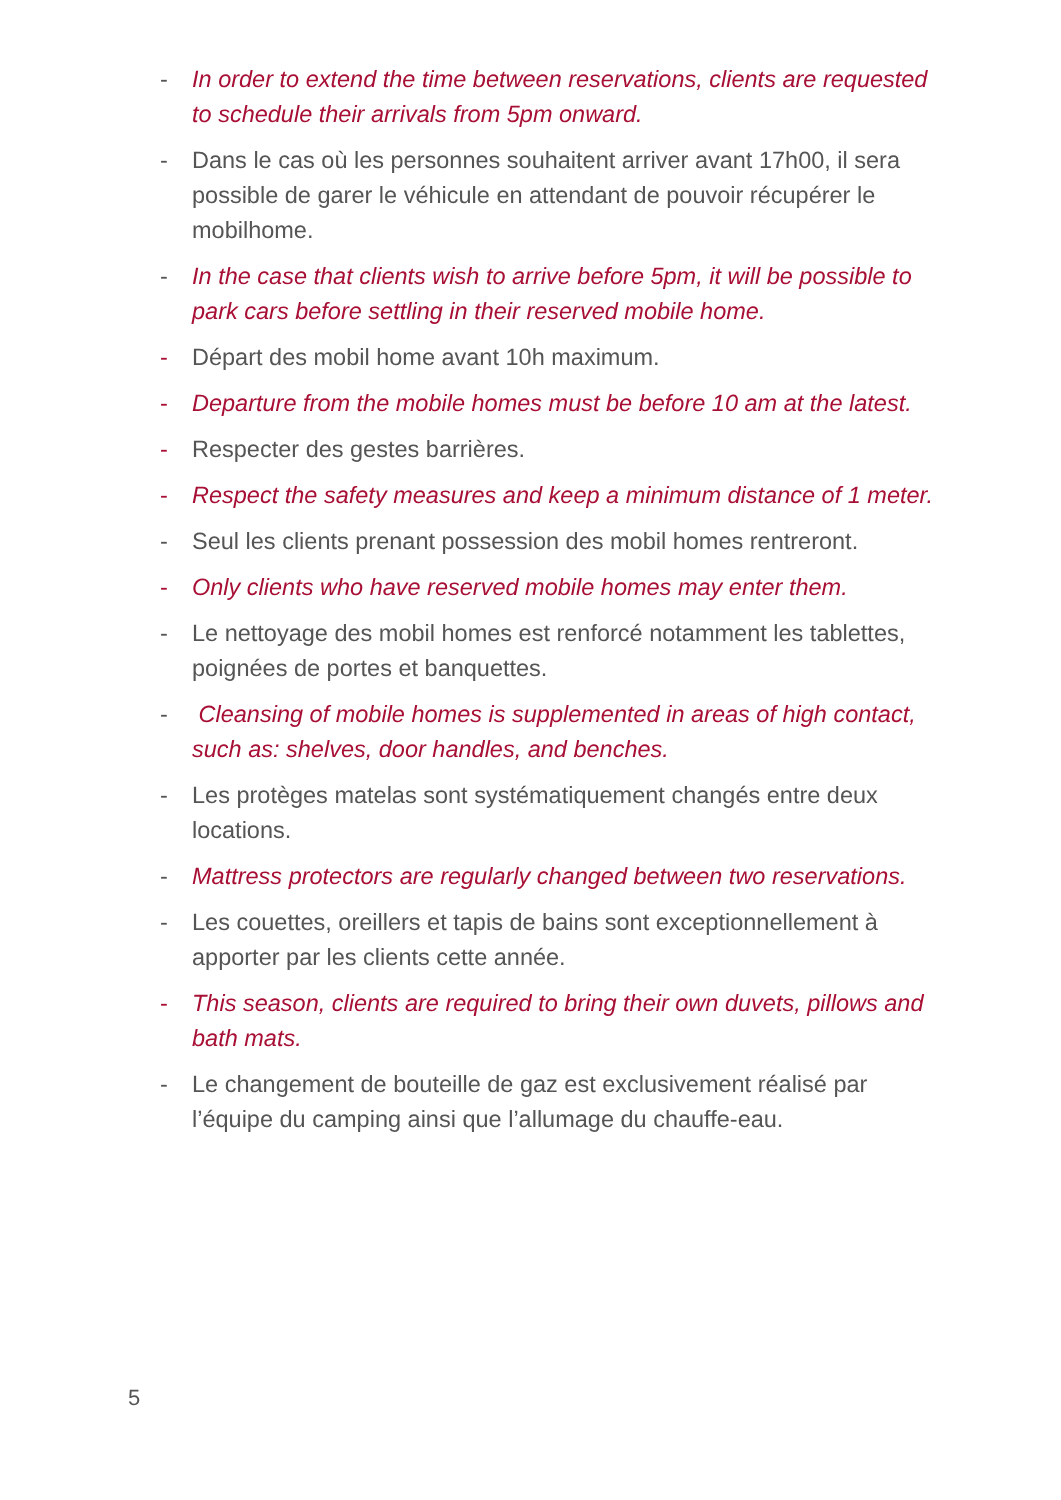- In order to extend the time between reservations, clients are requested to schedule their arrivals from 5pm onward.
- Dans le cas où les personnes souhaitent arriver avant 17h00, il sera possible de garer le véhicule en attendant de pouvoir récupérer le mobilhome.
- In the case that clients wish to arrive before 5pm, it will be possible to park cars before settling in their reserved mobile home.
- Départ des mobil home avant 10h maximum.
- Departure from the mobile homes must be before 10 am at the latest.
- Respecter des gestes barrières.
- Respect the safety measures and keep a minimum distance of 1 meter.
- Seul les clients prenant possession des mobil homes rentreront.
- Only clients who have reserved mobile homes may enter them.
- Le nettoyage des mobil homes est renforcé notamment les tablettes, poignées de portes et banquettes.
- Cleansing of mobile homes is supplemented in areas of high contact, such as: shelves, door handles, and benches.
- Les protèges matelas sont systématiquement changés entre deux locations.
- Mattress protectors are regularly changed between two reservations.
- Les couettes, oreillers et tapis de bains sont exceptionnellement à apporter par les clients cette année.
- This season, clients are required to bring their own duvets, pillows and bath mats.
- Le changement de bouteille de gaz est exclusivement réalisé par l’équipe du camping ainsi que l’allumage du chauffe-eau.
5